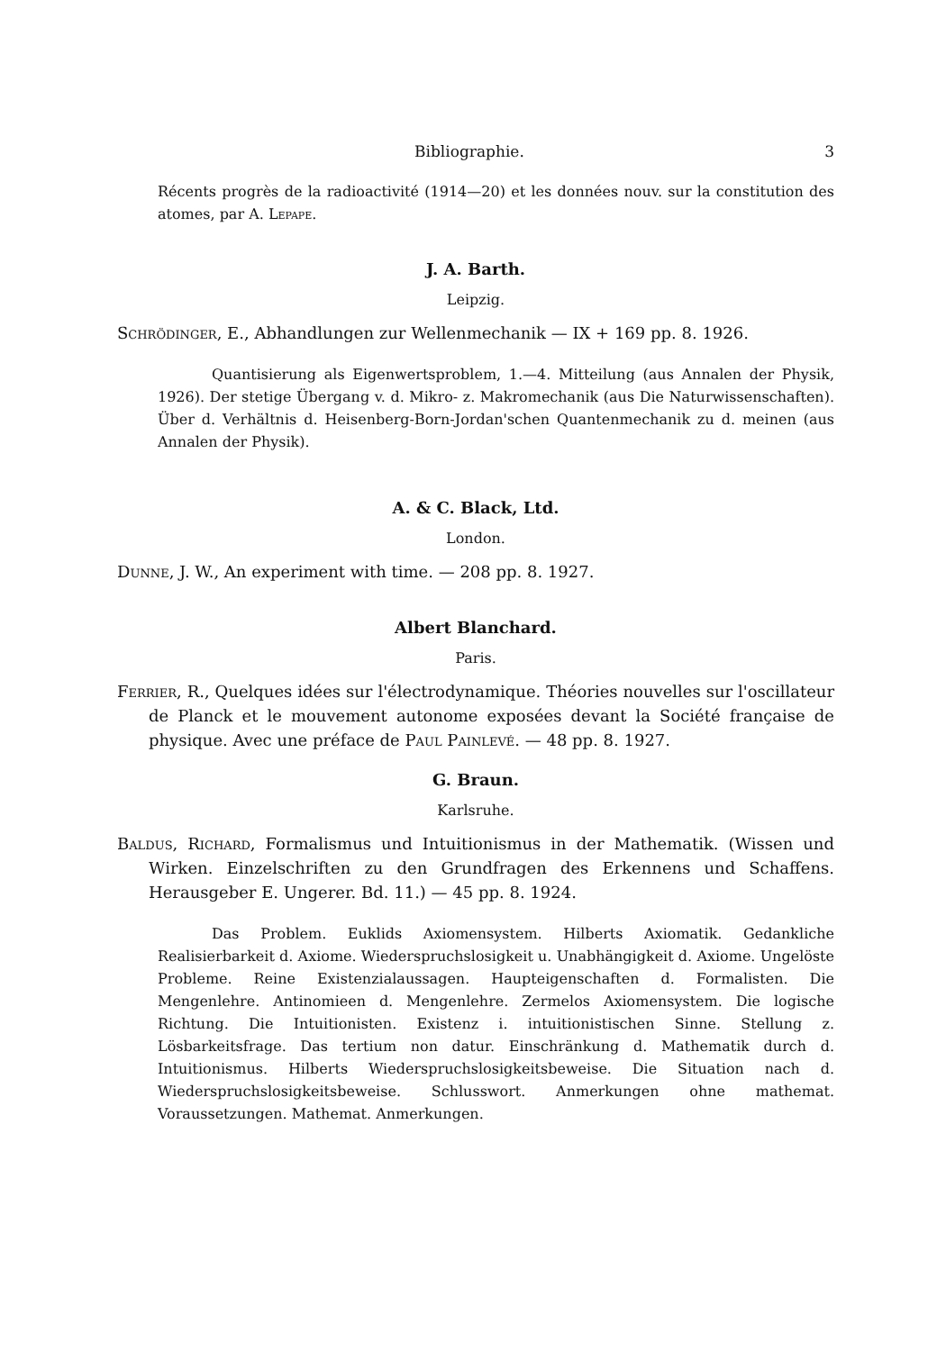Bibliographie. 3
Récents progrès de la radioactivité (1914—20) et les données nouv. sur la constitution des atomes, par A. Lepape.
J. A. Barth.
Leipzig.
Schrödinger, E., Abhandlungen zur Wellenmechanik — IX + 169 pp. 8. 1926.
Quantisierung als Eigenwertsproblem, 1.—4. Mitteilung (aus Annalen der Physik, 1926). Der stetige Übergang v. d. Mikro- z. Makromechanik (aus Die Naturwissenschaften). Über d. Verhältnis d. Heisenberg-Born-Jordan'schen Quantenmechanik zu d. meinen (aus Annalen der Physik).
A. & C. Black, Ltd.
London.
Dunne, J. W., An experiment with time. — 208 pp. 8. 1927.
Albert Blanchard.
Paris.
Ferrier, R., Quelques idées sur l'électrodynamique. Théories nouvelles sur l'oscillateur de Planck et le mouvement autonome exposées devant la Société française de physique. Avec une préface de Paul Painlevé. — 48 pp. 8. 1927.
G. Braun.
Karlsruhe.
Baldus, Richard, Formalismus und Intuitionismus in der Mathematik. (Wissen und Wirken. Einzelschriften zu den Grundfragen des Erkennens und Schaffens. Herausgeber E. Ungerer. Bd. 11.) — 45 pp. 8. 1924.
Das Problem. Euklids Axiomensystem. Hilberts Axiomatik. Gedankliche Realisierbarkeit d. Axiome. Wiederspruchslosigkeit u. Unabhängigkeit d. Axiome. Ungelöste Probleme. Reine Existenzialaussagen. Haupteigenschaften d. Formalisten. Die Mengenlehre. Antinomieen d. Mengenlehre. Zermelos Axiomensystem. Die logische Richtung. Die Intuitionisten. Existenz i. intuitionistischen Sinne. Stellung z. Lösbarkeitsfrage. Das tertium non datur. Einschränkung d. Mathematik durch d. Intuitionismus. Hilberts Wiederspruchslosigkeitsbeweise. Die Situation nach d. Wiederspruchslosigkeitsbeweise. Schlusswort. Anmerkungen ohne mathemat. Voraussetzungen. Mathemat. Anmerkungen.